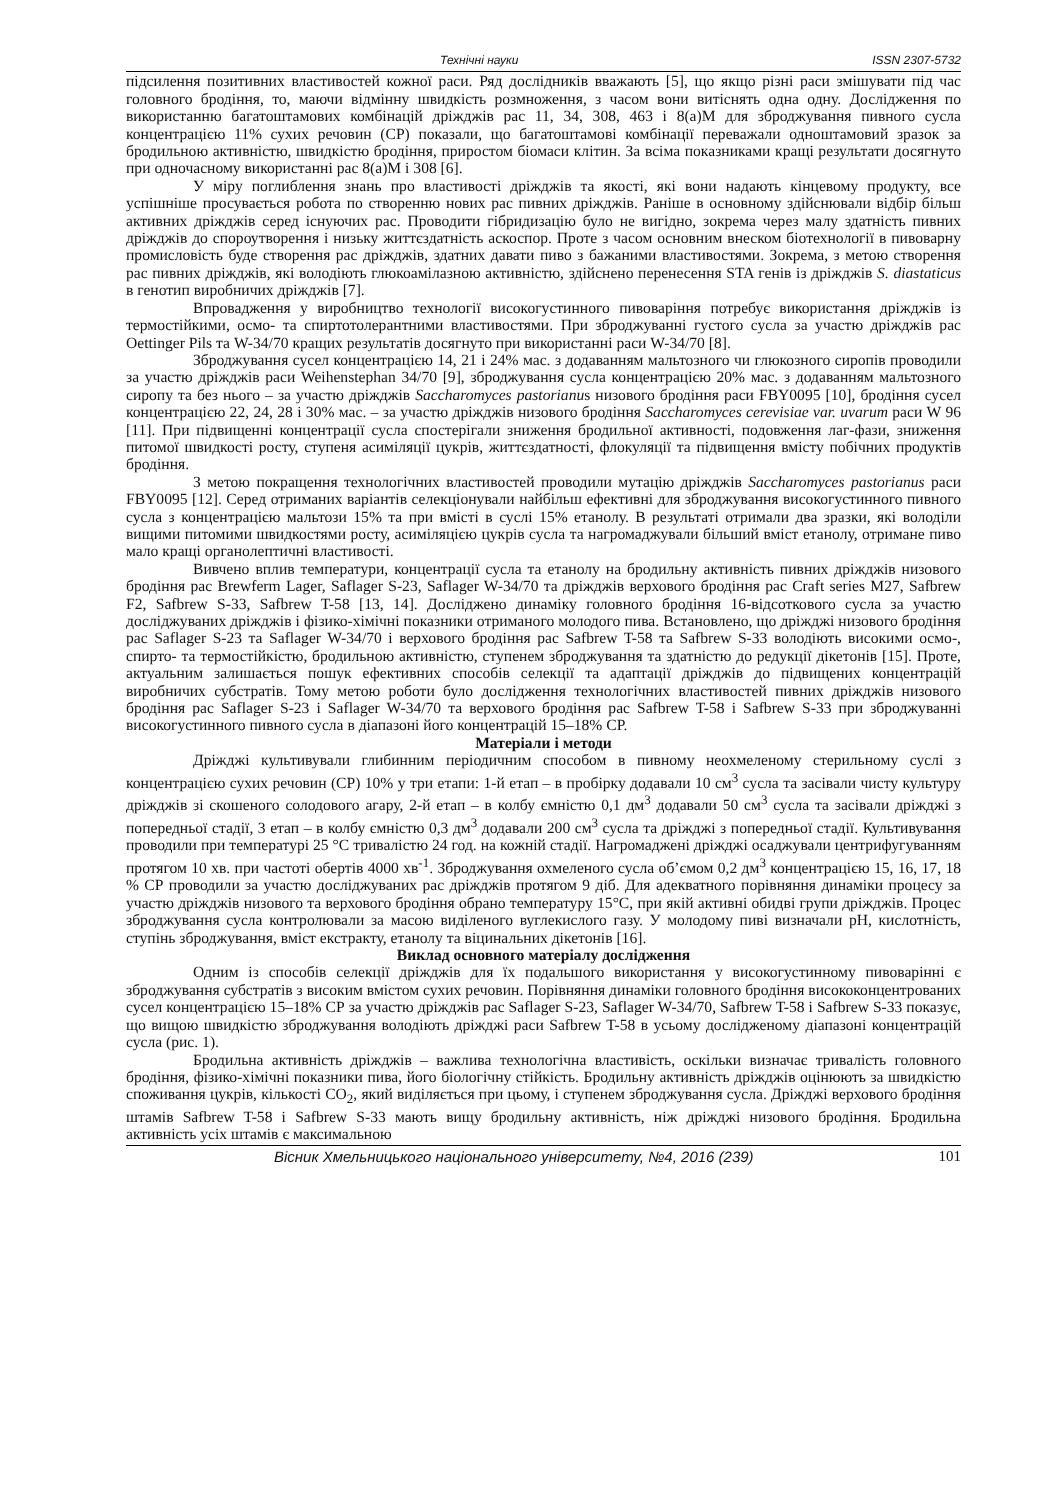Технічні науки ISSN 2307-5732
підсилення позитивних властивостей кожної раси. Ряд дослідників вважають [5], що якщо різні раси змішувати під час головного бродіння, то, маючи відмінну швидкість розмноження, з часом вони витіснять одна одну. Дослідження по використанню багатоштамових комбінацій дріжджів рас 11, 34, 308, 463 і 8(а)М для зброджування пивного сусла концентрацією 11% сухих речовин (СР) показали, що багатоштамові комбінації переважали одноштамовий зразок за бродильною активністю, швидкістю бродіння, приростом біомаси клітин. За всіма показниками кращі результати досягнуто при одночасному використанні рас 8(а)М і 308 [6].
У міру поглиблення знань про властивості дріжджів та якості, які вони надають кінцевому продукту, все успішніше просувається робота по створенню нових рас пивних дріжджів. Раніше в основному здійснювали відбір більш активних дріжджів серед існуючих рас. Проводити гібридизацію було не вигідно, зокрема через малу здатність пивних дріжджів до спороутворення і низьку життєздатність аскоспор. Проте з часом основним внеском біотехнології в пивоварну промисловість буде створення рас дріжджів, здатних давати пиво з бажаними властивостями. Зокрема, з метою створення рас пивних дріжджів, які володіють глюкоамілазною активністю, здійснено перенесення STA генів із дріжджів S. diastaticus в генотип виробничих дріжджів [7].
Впровадження у виробництво технології високогустинного пивоваріння потребує використання дріжджів із термостійкими, осмо- та спиртотолерантними властивостями. При зброджуванні густого сусла за участю дріжджів рас Oettinger Pils та W-34/70 кращих результатів досягнуто при використанні раси W-34/70 [8].
Зброджування сусел концентрацією 14, 21 і 24% мас. з додаванням мальтозного чи глюкозного сиропів проводили за участю дріжджів раси Weihenstephan 34/70 [9], зброджування сусла концентрацією 20% мас. з додаванням мальтозного сиропу та без нього – за участю дріжджів Saccharomyces pastorianus низового бродіння раси FBY0095 [10], бродіння сусел концентрацією 22, 24, 28 і 30% мас. – за участю дріжджів низового бродіння Saccharomyces cerevisiae var. uvarum раси W 96 [11]. При підвищенні концентрації сусла спостерігали зниження бродильної активності, подовження лаг-фази, зниження питомої швидкості росту, ступеня асиміляції цукрів, життєздатності, флокуляції та підвищення вмісту побічних продуктів бродіння.
З метою покращення технологічних властивостей проводили мутацію дріжджів Saccharomyces pastorianus раси FBY0095 [12]. Серед отриманих варіантів селекціонували найбільш ефективні для зброджування високогустинного пивного сусла з концентрацією мальтози 15% та при вмісті в суслі 15% етанолу. В результаті отримали два зразки, які володіли вищими питомими швидкостями росту, асиміляцією цукрів сусла та нагромаджували більший вміст етанолу, отримане пиво мало кращі органолептичні властивості.
Вивчено вплив температури, концентрації сусла та етанолу на бродильну активність пивних дріжджів низового бродіння рас Brewferm Lager, Saflager S-23, Saflager W-34/70 та дріжджів верхового бродіння рас Craft series M27, Safbrew F2, Safbrew S-33, Safbrew T-58 [13, 14]. Досліджено динаміку головного бродіння 16-відсоткового сусла за участю досліджуваних дріжджів і фізико-хімічні показники отриманого молодого пива. Встановлено, що дріжджі низового бродіння рас Saflager S-23 та Saflager W-34/70 і верхового бродіння рас Safbrew T-58 та Safbrew S-33 володіють високими осмо-, спирто- та термостійкістю, бродильною активністю, ступенем зброджування та здатністю до редукції дікетонів [15]. Проте, актуальним залишається пошук ефективних способів селекції та адаптації дріжджів до підвищених концентрацій виробничих субстратів. Тому метою роботи було дослідження технологічних властивостей пивних дріжджів низового бродіння рас Saflager S-23 і Saflager W-34/70 та верхового бродіння рас Safbrew T-58 і Safbrew S-33 при зброджуванні високогустинного пивного сусла в діапазоні його концентрацій 15–18% СР.
Матеріали і методи
Дріжджі культивували глибинним періодичним способом в пивному неохмеленому стерильному суслі з концентрацією сухих речовин (СР) 10% у три етапи: 1-й етап – в пробірку додавали 10 см<sup>3</sup> сусла та засівали чисту культуру дріжджів зі скошеного солодового агару, 2-й етап – в колбу ємністю 0,1 дм<sup>3</sup> додавали 50 см<sup>3</sup> сусла та засівали дріжджі з попередньої стадії, 3 етап – в колбу ємністю 0,3 дм<sup>3</sup> додавали 200 см<sup>3</sup> сусла та дріжджі з попередньої стадії. Культивування проводили при температурі 25 °С тривалістю 24 год. на кожній стадії. Нагромаджені дріжджі осаджували центрифугуванням протягом 10 хв. при частоті обертів 4000 хв<sup>-1</sup>. Зброджування охмеленого сусла об’ємом 0,2 дм<sup>3</sup> концентрацією 15, 16, 17, 18 % СР проводили за участю досліджуваних рас дріжджів протягом 9 діб. Для адекватного порівняння динаміки процесу за участю дріжджів низового та верхового бродіння обрано температуру 15°С, при якій активні обидві групи дріжджів. Процес зброджування сусла контролювали за масою виділеного вуглекислого газу. У молодому пиві визначали рН, кислотність, ступінь зброджування, вміст екстракту, етанолу та віцинальних дікетонів [16].
Виклад основного матеріалу дослідження
Одним із способів селекції дріжджів для їх подальшого використання у високогустинному пивоварінні є зброджування субстратів з високим вмістом сухих речовин. Порівняння динаміки головного бродіння висококонцентрованих сусел концентрацією 15–18% СР за участю дріжджів рас Saflager S-23, Saflager W-34/70, Safbrew T-58 і Safbrew S-33 показує, що вищою швидкістю зброджування володіють дріжджі раси Safbrew T-58 в усьому дослідженому діапазоні концентрацій сусла (рис. 1).
Бродильна активність дріжджів – важлива технологічна властивість, оскільки визначає тривалість головного бродіння, фізико-хімічні показники пива, його біологічну стійкість. Бродильну активність дріжджів оцінюють за швидкістю споживання цукрів, кількості CO<sub>2</sub>, який виділяється при цьому, і ступенем зброджування сусла. Дріжджі верхового бродіння штамів Safbrew T-58 і Safbrew S-33 мають вищу бродильну активність, ніж дріжджі низового бродіння. Бродильна активність усіх штамів є максимальною
Вісник Хмельницького національного університету, №4, 2016 (239) 101